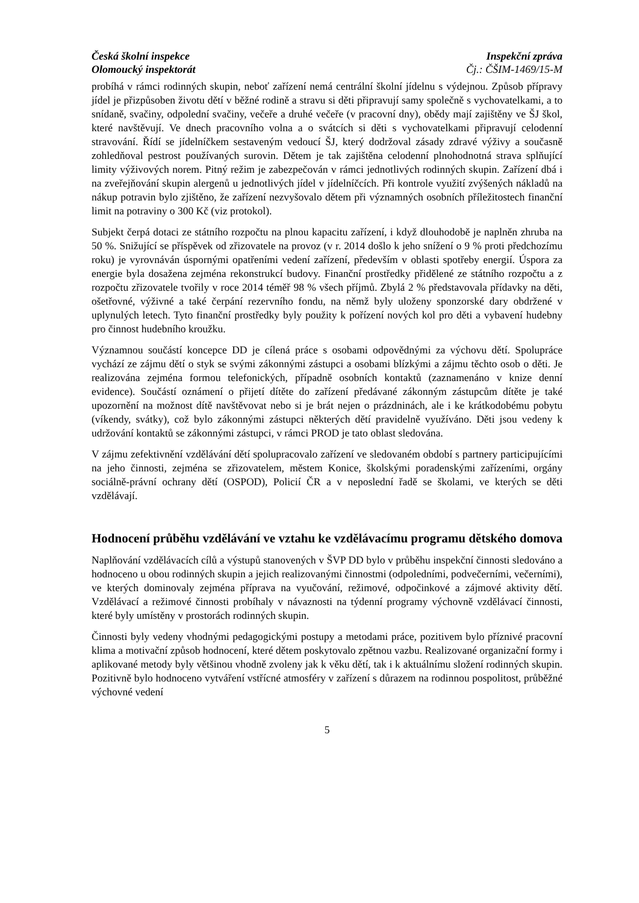Česká školní inspekce
Olomoucký inspektorát
Inspekční zpráva
Čj.: ČŠIM-1469/15-M
probíhá v rámci rodinných skupin, neboť zařízení nemá centrální školní jídelnu s výdejnou. Způsob přípravy jídel je přizpůsoben životu dětí v běžné rodině a stravu si děti připravují samy společně s vychovatelkami, a to snídaně, svačiny, odpolední svačiny, večeře a druhé večeře (v pracovní dny), obědy mají zajištěny ve ŠJ škol, které navštěvují. Ve dnech pracovního volna a o svátcích si děti s vychovatelkami připravují celodenní stravování. Řídí se jídelníčkem sestaveným vedoucí ŠJ, který dodržoval zásady zdravé výživy a současně zohledňoval pestrost používaných surovin. Dětem je tak zajištěna celodenní plnohodnotná strava splňující limity výživových norem. Pitný režim je zabezpečován v rámci jednotlivých rodinných skupin. Zařízení dbá i na zveřejňování skupin alergenů u jednotlivých jídel v jídelníčcích. Při kontrole využití zvýšených nákladů na nákup potravin bylo zjištěno, že zařízení nezvyšovalo dětem při významných osobních příležitostech finanční limit na potraviny o 300 Kč (viz protokol).
Subjekt čerpá dotaci ze státního rozpočtu na plnou kapacitu zařízení, i když dlouhodobě je naplněn zhruba na 50 %. Snižující se příspěvek od zřizovatele na provoz (v r. 2014 došlo k jeho snížení o 9 % proti předchozímu roku) je vyrovnáván úspornými opatřeními vedení zařízení, především v oblasti spotřeby energií. Úspora za energie byla dosažena zejména rekonstrukcí budovy. Finanční prostředky přidělené ze státního rozpočtu a z rozpočtu zřizovatele tvořily v roce 2014 téměř 98 % všech příjmů. Zbylá 2 % představovala přídavky na děti, ošetřovné, výživné a také čerpání rezervního fondu, na němž byly uloženy sponzorské dary obdržené v uplynulých letech. Tyto finanční prostředky byly použity k pořízení nových kol pro děti a vybavení hudebny pro činnost hudebního kroužku.
Významnou součástí koncepce DD je cílená práce s osobami odpovědnými za výchovu dětí. Spolupráce vychází ze zájmu dětí o styk se svými zákonnými zástupci a osobami blízkými a zájmu těchto osob o děti. Je realizována zejména formou telefonických, případně osobních kontaktů (zaznamenáno v knize denní evidence). Součástí oznámení o přijetí dítěte do zařízení předávané zákonným zástupcům dítěte je také upozornění na možnost dítě navštěvovat nebo si je brát nejen o prázdninách, ale i ke krátkodobému pobytu (víkendy, svátky), což bylo zákonnými zástupci některých dětí pravidelně využíváno. Děti jsou vedeny k udržování kontaktů se zákonnými zástupci, v rámci PROD je tato oblast sledována.
V zájmu zefektivnění vzdělávání dětí spolupracovalo zařízení ve sledovaném období s partnery participujícími na jeho činnosti, zejména se zřizovatelem, městem Konice, školskými poradenskými zařízeními, orgány sociálně-právní ochrany dětí (OSPOD), Policií ČR a v neposlední řadě se školami, ve kterých se děti vzdělávají.
Hodnocení průběhu vzdělávání ve vztahu ke vzdělávacímu programu dětského domova
Naplňování vzdělávacích cílů a výstupů stanovených v ŠVP DD bylo v průběhu inspekční činnosti sledováno a hodnoceno u obou rodinných skupin a jejich realizovanými činnostmi (odpoledními, podvečerními, večerními), ve kterých dominovaly zejména příprava na vyučování, režimové, odpočinkové a zájmové aktivity dětí. Vzdělávací a režimové činnosti probíhaly v návaznosti na týdenní programy výchovně vzdělávací činnosti, které byly umístěny v prostorách rodinných skupin.
Činnosti byly vedeny vhodnými pedagogickými postupy a metodami práce, pozitivem bylo příznivé pracovní klima a motivační způsob hodnocení, které dětem poskytovalo zpětnou vazbu. Realizované organizační formy i aplikované metody byly většinou vhodně zvoleny jak k věku dětí, tak i k aktuálnímu složení rodinných skupin. Pozitivně bylo hodnoceno vytváření vstřícné atmosféry v zařízení s důrazem na rodinnou pospolitost, průběžné výchovné vedení
5